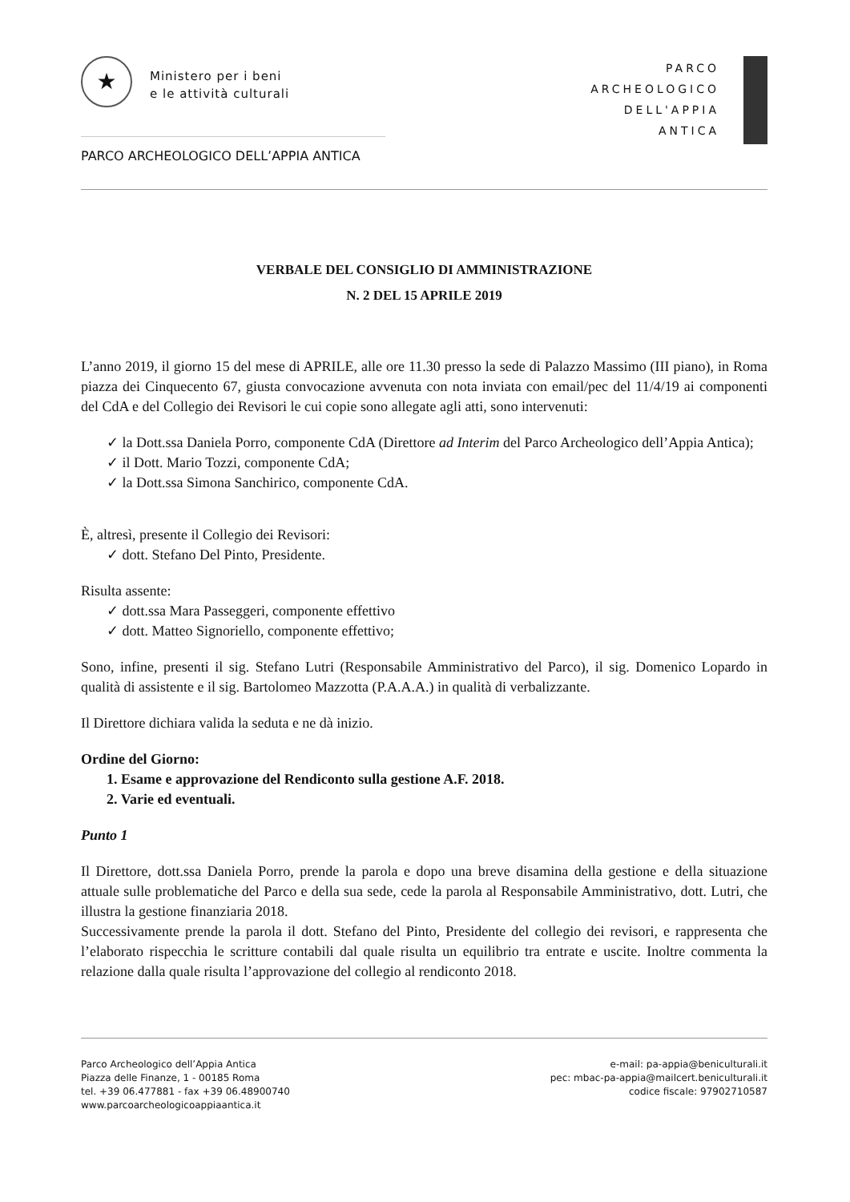★ Ministero per i beni
e le attività culturali
PARCO
ARCHEOLOGICO
DELL'APPIA
ANTICA
PARCO ARCHEOLOGICO DELL’APPIA ANTICA
VERBALE DEL CONSIGLIO DI AMMINISTRAZIONE
N. 2 DEL 15 APRILE 2019
L’anno 2019, il giorno 15 del mese di APRILE, alle ore 11.30 presso la sede di Palazzo Massimo (III piano), in Roma piazza dei Cinquecento 67, giusta convocazione avvenuta con nota inviata con email/pec del 11/4/19 ai componenti del CdA e del Collegio dei Revisori le cui copie sono allegate agli atti, sono intervenuti:
✓ la Dott.ssa Daniela Porro, componente CdA (Direttore ad Interim del Parco Archeologico dell’Appia Antica);
✓ il Dott. Mario Tozzi, componente CdA;
✓ la Dott.ssa Simona Sanchirico, componente CdA.
È, altresì, presente il Collegio dei Revisori:
✓ dott. Stefano Del Pinto, Presidente.
Risulta assente:
✓ dott.ssa Mara Passeggeri, componente effettivo
✓ dott. Matteo Signoriello, componente effettivo;
Sono, infine, presenti il sig. Stefano Lutri (Responsabile Amministrativo del Parco), il sig. Domenico Lopardo in qualità di assistente e il sig. Bartolomeo Mazzotta (P.A.A.A.) in qualità di verbalizzante.
Il Direttore dichiara valida la seduta e ne dà inizio.
Ordine del Giorno:
1. Esame e approvazione del Rendiconto sulla gestione A.F. 2018.
2. Varie ed eventuali.
Punto 1
Il Direttore, dott.ssa Daniela Porro, prende la parola e dopo una breve disamina della gestione e della situazione attuale sulle problematiche del Parco e della sua sede, cede la parola al Responsabile Amministrativo, dott. Lutri, che illustra la gestione finanziaria 2018.
Successivamente prende la parola il dott. Stefano del Pinto, Presidente del collegio dei revisori, e rappresenta che l’elaborato rispecchia le scritture contabili dal quale risulta un equilibrio tra entrate e uscite. Inoltre commenta la relazione dalla quale risulta l’approvazione del collegio al rendiconto 2018.
Parco Archeologico dell’Appia Antica
Piazza delle Finanze, 1 - 00185 Roma
tel. +39 06.477881 - fax +39 06.48900740
www.parcoarcheologicoappiaantica.it
e-mail: pa-appia@beniculturali.it
pec: mbac-pa-appia@mailcert.beniculturali.it
codice fiscale: 97902710587